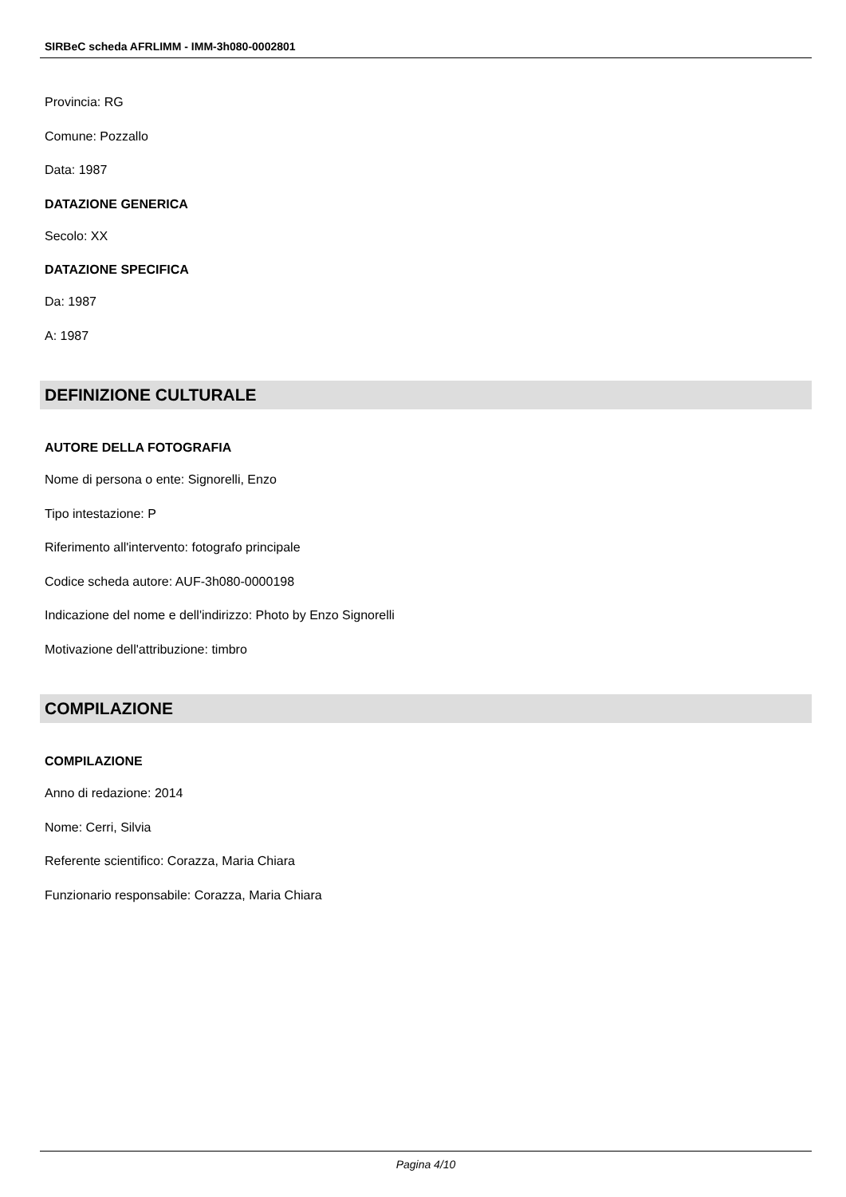SIRBeC scheda AFRLIMM - IMM-3h080-0002801
Provincia: RG
Comune: Pozzallo
Data: 1987
DATAZIONE GENERICA
Secolo: XX
DATAZIONE SPECIFICA
Da: 1987
A: 1987
DEFINIZIONE CULTURALE
AUTORE DELLA FOTOGRAFIA
Nome di persona o ente: Signorelli, Enzo
Tipo intestazione: P
Riferimento all'intervento: fotografo principale
Codice scheda autore: AUF-3h080-0000198
Indicazione del nome e dell'indirizzo: Photo by Enzo Signorelli
Motivazione dell'attribuzione: timbro
COMPILAZIONE
COMPILAZIONE
Anno di redazione: 2014
Nome: Cerri, Silvia
Referente scientifico: Corazza, Maria Chiara
Funzionario responsabile: Corazza, Maria Chiara
Pagina 4/10